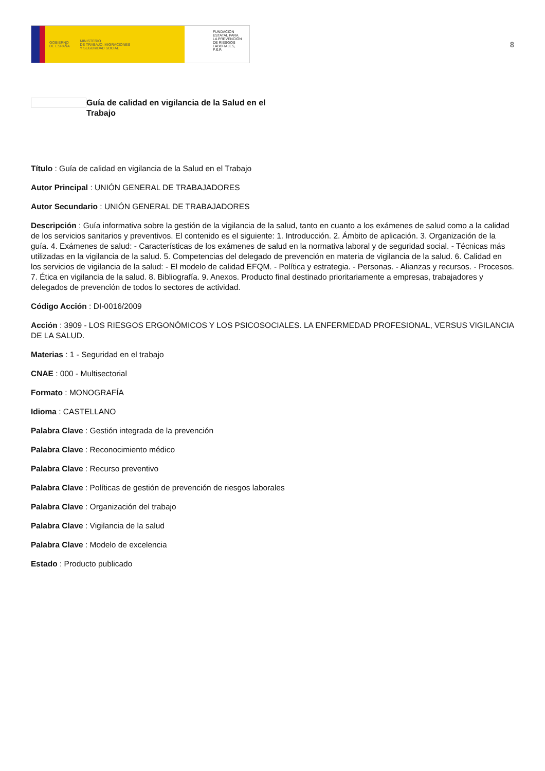GOBIERNO
DE ESPAÑA MINISTERIO
DE TRABAJO, MIGRACIONES
Y SEGURIDAD SOCIAL
FUNDACIÓN
ESTATAL PARA
LA PREVENCIÓN
DE RIESGOS
LABORALES, F.S.P.
8
Guía de calidad en vigilancia de la Salud en el Trabajo
Título : Guía de calidad en vigilancia de la Salud en el Trabajo
Autor Principal : UNIÓN GENERAL DE TRABAJADORES
Autor Secundario : UNIÓN GENERAL DE TRABAJADORES
Descripción : Guía informativa sobre la gestión de la vigilancia de la salud, tanto en cuanto a los exámenes de salud como a la calidad de los servicios sanitarios y preventivos. El contenido es el siguiente: 1. Introducción. 2. Ámbito de aplicación. 3. Organización de la guía. 4. Exámenes de salud: - Características de los exámenes de salud en la normativa laboral y de seguridad social. - Técnicas más utilizadas en la vigilancia de la salud. 5. Competencias del delegado de prevención en materia de vigilancia de la salud. 6. Calidad en los servicios de vigilancia de la salud: - El modelo de calidad EFQM. - Política y estrategia. - Personas. - Alianzas y recursos. - Procesos. 7. Ética en vigilancia de la salud. 8. Bibliografía. 9. Anexos. Producto final destinado prioritariamente a empresas, trabajadores y delegados de prevención de todos lo sectores de actividad.
Código Acción : DI-0016/2009
Acción : 3909 - LOS RIESGOS ERGONÓMICOS Y LOS PSICOSOCIALES. LA ENFERMEDAD PROFESIONAL, VERSUS VIGILANCIA DE LA SALUD.
Materias : 1 - Seguridad en el trabajo
CNAE : 000 - Multisectorial
Formato : MONOGRAFÍA
Idioma : CASTELLANO
Palabra Clave : Gestión integrada de la prevención
Palabra Clave : Reconocimiento médico
Palabra Clave : Recurso preventivo
Palabra Clave : Políticas de gestión de prevención de riesgos laborales
Palabra Clave : Organización del trabajo
Palabra Clave : Vigilancia de la salud
Palabra Clave : Modelo de excelencia
Estado : Producto publicado